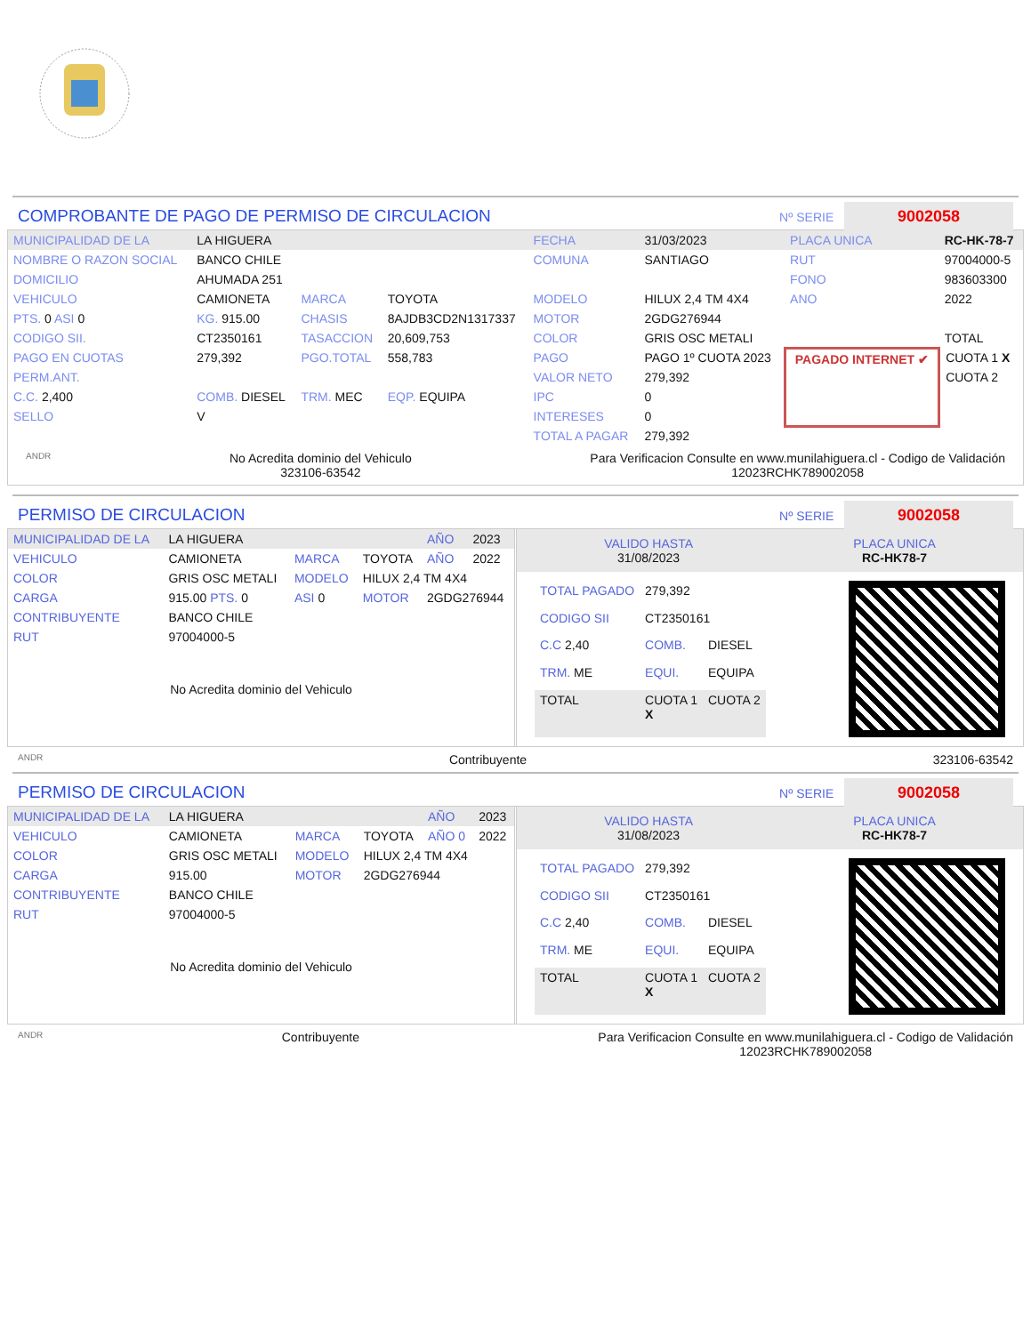COMPROBANTE DE PAGO DE PERMISO DE CIRCULACION
Nº SERIE 9002058
| MUNICIPALIDAD DE LA | LA HIGUERA | | | FECHA | 31/03/2023 | PLACA UNICA | RC-HK-78-7 |
| NOMBRE O RAZON SOCIAL | BANCO CHILE | | | COMUNA | SANTIAGO | RUT | 97004000-5 |
| DOMICILIO | AHUMADA 251 | | | | | FONO | 983603300 |
| VEHICULO | CAMIONETA | MARCA | TOYOTA | MODELO | HILUX 2,4 TM 4X4 | ANO | 2022 |
| PTS. 0 ASI 0 | KG. 915.00 | CHASIS | 8AJDB3CD2N1317337 | MOTOR | 2GDG276944 | | |
| CODIGO SII. | CT2350161 | TASACCION | 20,609,753 | COLOR | GRIS OSC METALI | | TOTAL |
| PAGO EN CUOTAS | 279,392 | PGO.TOTAL | 558,783 | PAGO | PAGO 1º CUOTA 2023 | PAGADO INTERNET ✔ | CUOTA 1 X |
| PERM.ANT. | | | | VALOR NETO | 279,392 | | CUOTA 2 |
| C.C. 2,400 | COMB. DIESEL | TRM. MEC | EQP. EQUIPA | IPC | 0 | | |
| SELLO | V | | | INTERESES | 0 | | |
| | | | | TOTAL A PAGAR | 279,392 | | |
ANDR No Acredita dominio del Vehiculo
323106-63542 Para Verificacion Consulte en www.munilahiguera.cl - Codigo de Validación
12023RCHK789002058
PERMISO DE CIRCULACION
Nº SERIE 9002058
| MUNICIPALIDAD DE LA | LA HIGUERA | | | AÑO | 2023 |
| VEHICULO | CAMIONETA | MARCA | TOYOTA | AÑO | 2022 |
| COLOR | GRIS OSC METALI | MODELO | HILUX 2,4 TM 4X4 | | |
| CARGA | 915.00 PTS. 0 | ASI 0 | MOTOR | 2GDG276944 | |
| CONTRIBUYENTE | BANCO CHILE | | | | |
| RUT | 97004000-5 | | | | |
No Acredita dominio del Vehiculo
VALIDO HASTA
31/08/2023 PLACA UNICA
RC-HK78-7
| TOTAL PAGADO | 279,392 | |
| CODIGO SII | CT2350161 | |
| C.C 2,40 | COMB. | DIESEL |
| TRM. ME | EQUI. | EQUIPA |
| TOTAL | CUOTA 1 X | CUOTA 2 |
ANDR Contribuyente 323106-63542
PERMISO DE CIRCULACION
Nº SERIE 9002058
| MUNICIPALIDAD DE LA | LA HIGUERA | | | AÑO | 2023 |
| VEHICULO | CAMIONETA | MARCA | TOYOTA | AÑO 0 | 2022 |
| COLOR | GRIS OSC METALI | MODELO | HILUX 2,4 TM 4X4 | | |
| CARGA | 915.00 | MOTOR | 2GDG276944 | | |
| CONTRIBUYENTE | BANCO CHILE | | | | |
| RUT | 97004000-5 | | | | |
No Acredita dominio del Vehiculo
VALIDO HASTA
31/08/2023 PLACA UNICA
RC-HK78-7
| TOTAL PAGADO | 279,392 | |
| CODIGO SII | CT2350161 | |
| C.C 2,40 | COMB. | DIESEL |
| TRM. ME | EQUI. | EQUIPA |
| TOTAL | CUOTA 1 X | CUOTA 2 |
ANDR Contribuyente Para Verificacion Consulte en www.munilahiguera.cl - Codigo de Validación
12023RCHK789002058